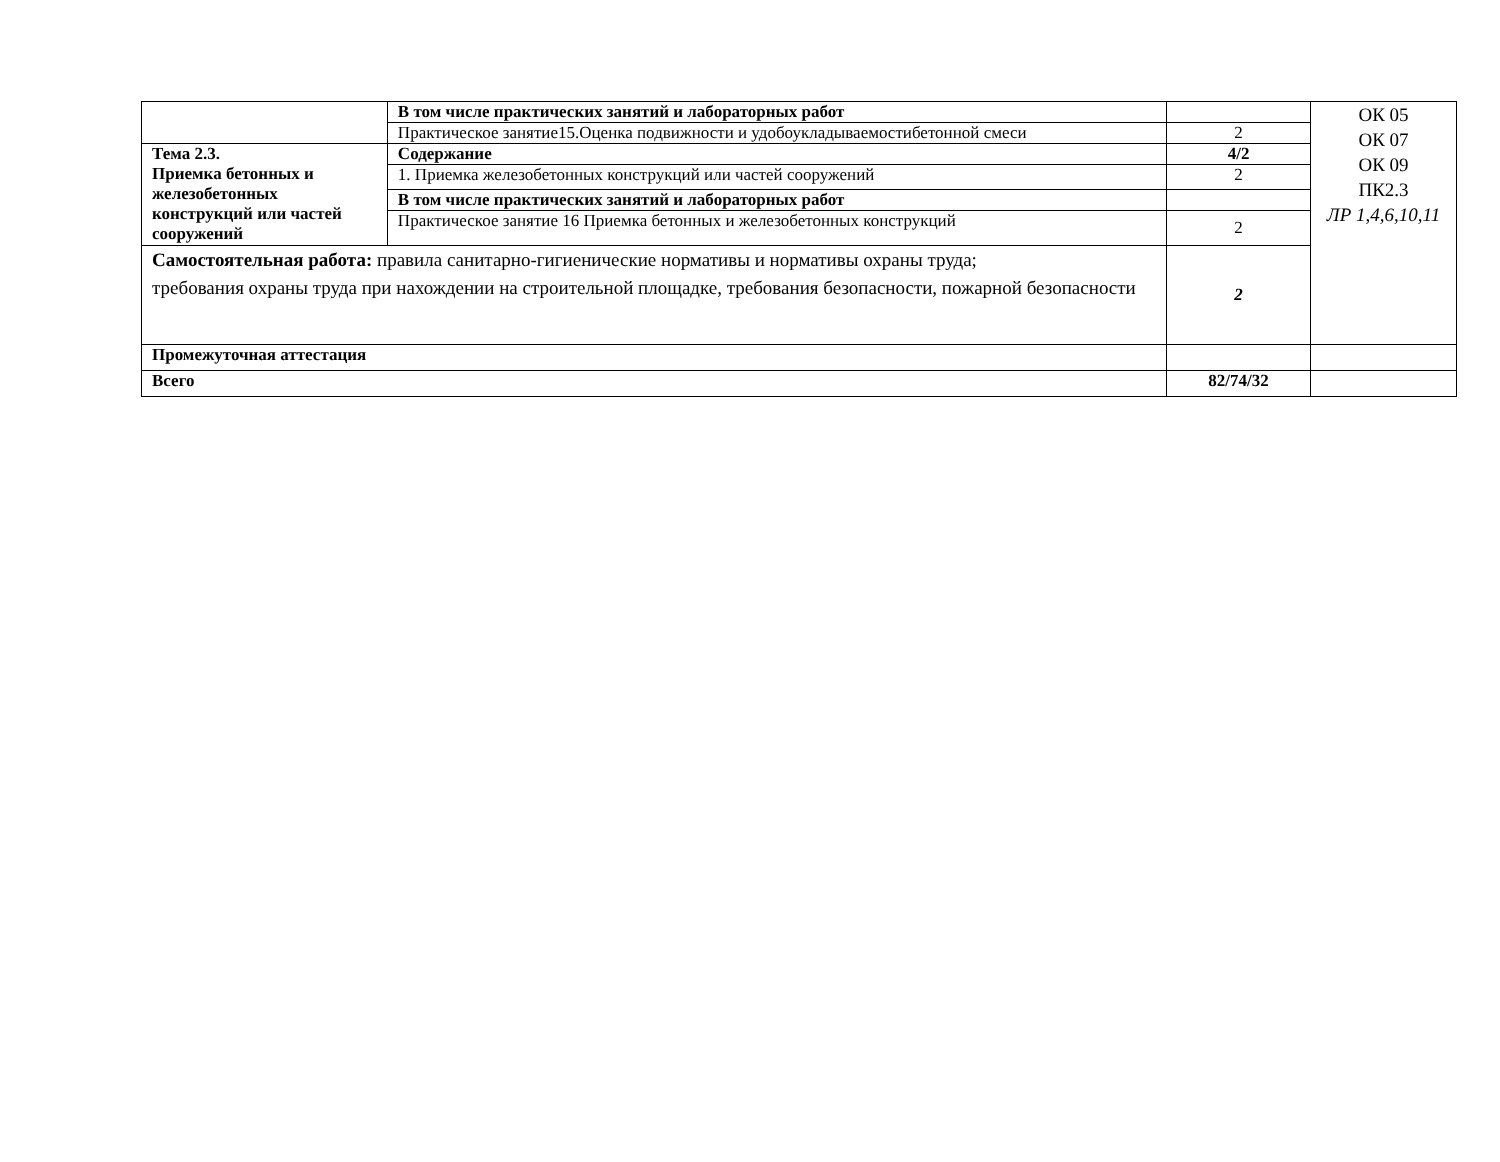| | В том числе практических занятий и лабораторных работ | | ОК 05 ОК 07 ОК 09 ПК2.3 ЛР 1,4,6,10,11 |
| | Практическое занятие15.Оценка подвижности и удобоукладываемостибетонной смеси | 2 | |
| Тема 2.3. Приемка бетонных и железобетонных конструкций или частей сооружений | Содержание | 4/2 | |
| | 1. Приемка железобетонных конструкций или частей сооружений | 2 | |
| | В том числе практических занятий и лабораторных работ | | |
| | Практическое занятие 16 Приемка бетонных и железобетонных конструкций | 2 | |
| Самостоятельная работа: правила санитарно-гигиенические нормативы и нормативы охраны труда; требования охраны труда при нахождении на строительной площадке, требования безопасности, пожарной безопасности | | 2 | |
| Промежуточная аттестация | | | |
| Всего | | 82/74/32 | |